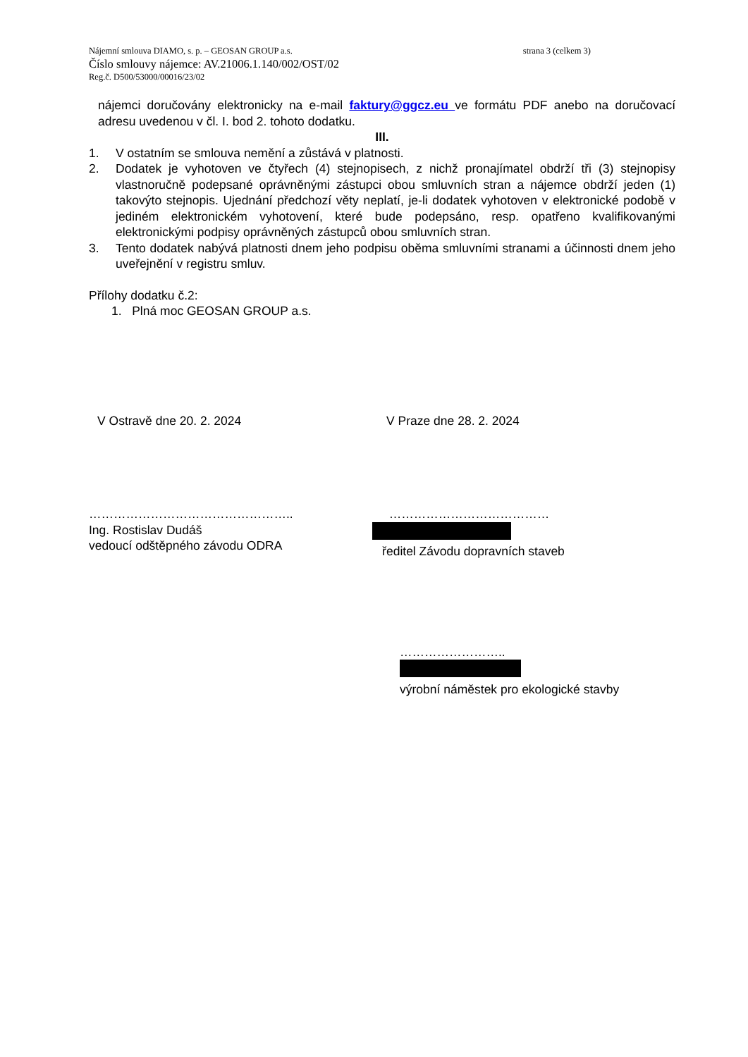Nájemní smlouva DIAMO, s. p. – GEOSAN GROUP a.s. strana 3 (celkem 3)
Číslo smlouvy nájemce: AV.21006.1.140/002/OST/02
Reg.č. D500/53000/00016/23/02
nájemci doručovány elektronicky na e-mail faktury@ggcz.eu ve formátu PDF anebo na doručovací adresu uvedenou v čl. I. bod 2. tohoto dodatku.
III.
1. V ostatním se smlouva nemění a zůstává v platnosti.
2. Dodatek je vyhotoven ve čtyřech (4) stejnopisech, z nichž pronajímatel obdrží tři (3) stejnopisy vlastnoručně podepsané oprávněnými zástupci obou smluvních stran a nájemce obdrží jeden (1) takovýto stejnopis. Ujednání předchozí věty neplatí, je-li dodatek vyhotoven v elektronické podobě v jediném elektronickém vyhotovení, které bude podepsáno, resp. opatřeno kvalifikovanými elektronickými podpisy oprávněných zástupců obou smluvních stran.
3. Tento dodatek nabývá platnosti dnem jeho podpisu oběma smluvními stranami a účinnosti dnem jeho uveřejnění v registru smluv.
Přílohy dodatku č.2:
1. Plná moc GEOSAN GROUP a.s.
V Ostravě dne 20. 2. 2024 V Praze dne 28. 2. 2024
…………………………………………..
Ing. Rostislav Dudáš
vedoucí odštěpného závodu ODRA
…………………………………
ředitel Závodu dopravních staveb
……………………..
výrobní náměstek pro ekologické stavby